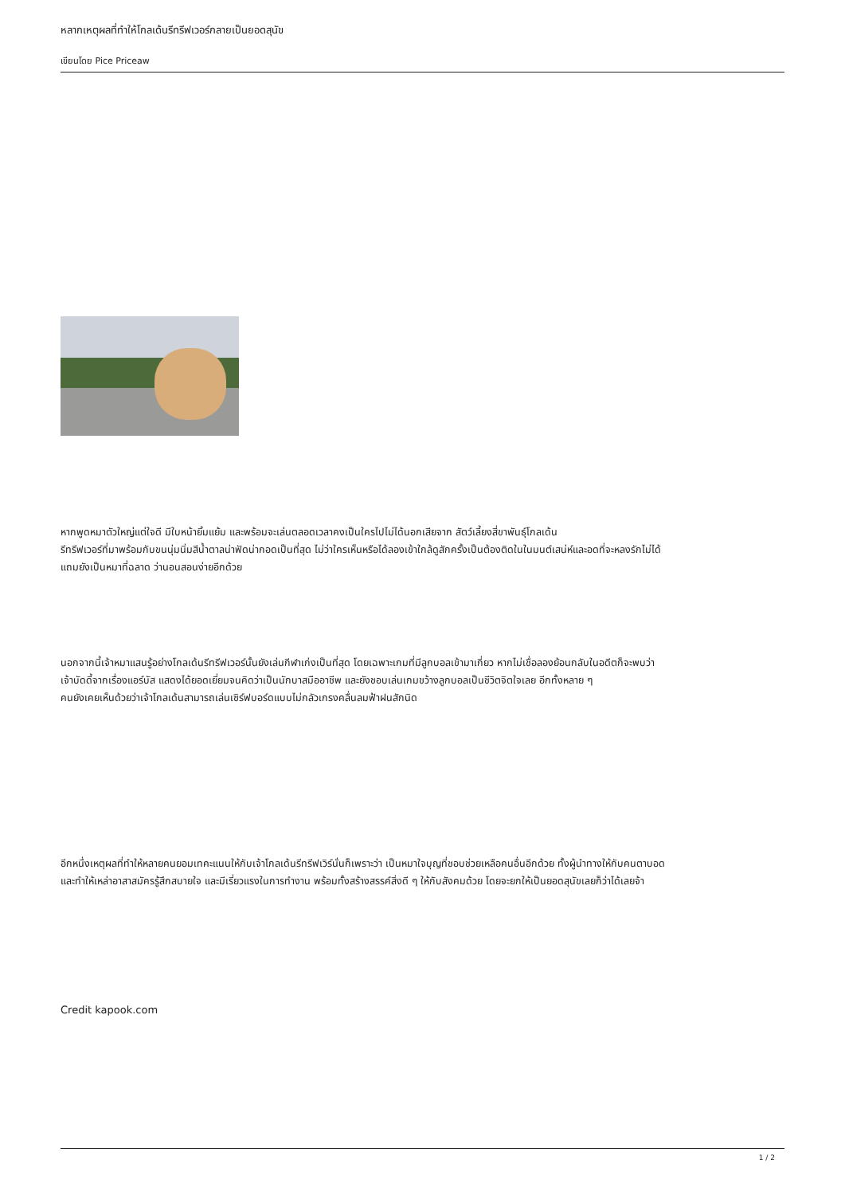หลากเหตุผลที่ทำให้โกลเด้นรีทรีฟเวอร์กลายเป็นยอดสุนัข
เขียนโดย Pice Priceaw
หากพูดหมาตัวใหญ่แต่ใจดี มีใบหน้ายิ้มแย้ม และพร้อมจะเล่นตลอดเวลาคงเป็นใครไปไม่ได้นอกเสียจาก สัตว์เลี้ยงสี่ขาพันธุ์โกลเด้น
รีทรีฟเวอร์ที่มาพร้อมกับขนนุ่มนิ่มสีน้ำตาลน่าฟัดน่ากอดเป็นที่สุด ไม่ว่าใครเห็นหรือได้ลองเข้าใกล้ดูสักครั้งเป็นต้องติดในในมนต์เสน่ห์และอดที่จะหลงรักไม่ได้
แถมยังเป็นหมาที่ฉลาด ว่านอนสอนง่ายอีกด้วย
นอกจากนี้เจ้าหมาแสนรู้อย่างโกลเด้นรีทรีฟเวอร์นั้นยังเล่นกีฬาเก่งเป็นที่สุด โดยเฉพาะเกมที่มีลูกบอลเข้ามาเกี่ยว หากไม่เชื่อลองย้อนกลับในอดีตก็จะพบว่า
เจ้าบัดดี้จากเรื่องแอร์บัส แสดงได้ยอดเยี่ยมจนคิดว่าเป็นนักบาสมืออาชีพ และยังชอบเล่นเกมขว้างลูกบอลเป็นชีวิตจิตใจเลย อีกทั้งหลาย ๆ
คนยังเคยเห็นด้วยว่าเจ้าโกลเด้นสามารถเล่นเซิร์ฟบอร์ดแบบไม่กลัวเกรงคลื่นลมฟ้าฝนสักนิด
อีกหนึ่งเหตุผลที่ทำให้หลายคนยอมเทคะแนนให้กับเจ้าโกลเด้นรีทรีฟเวิร์นั่นก็เพราะว่า เป็นหมาใจบุญที่ชอบช่วยเหลือคนอื่นอีกด้วย ทั้งผู้นำทางให้กับคนตาบอด
และทำให้เหล่าอาสาสมัครรู้สึกสบายใจ และมีเรี่ยวแรงในการทำงาน พร้อมทั้งสร้างสรรค์สิ่งดี ๆ ให้กับสังคมด้วย โดยจะยกให้เป็นยอดสุนัขเลยก็ว่าได้เลยจ้า
Credit kapook.com
1 / 2